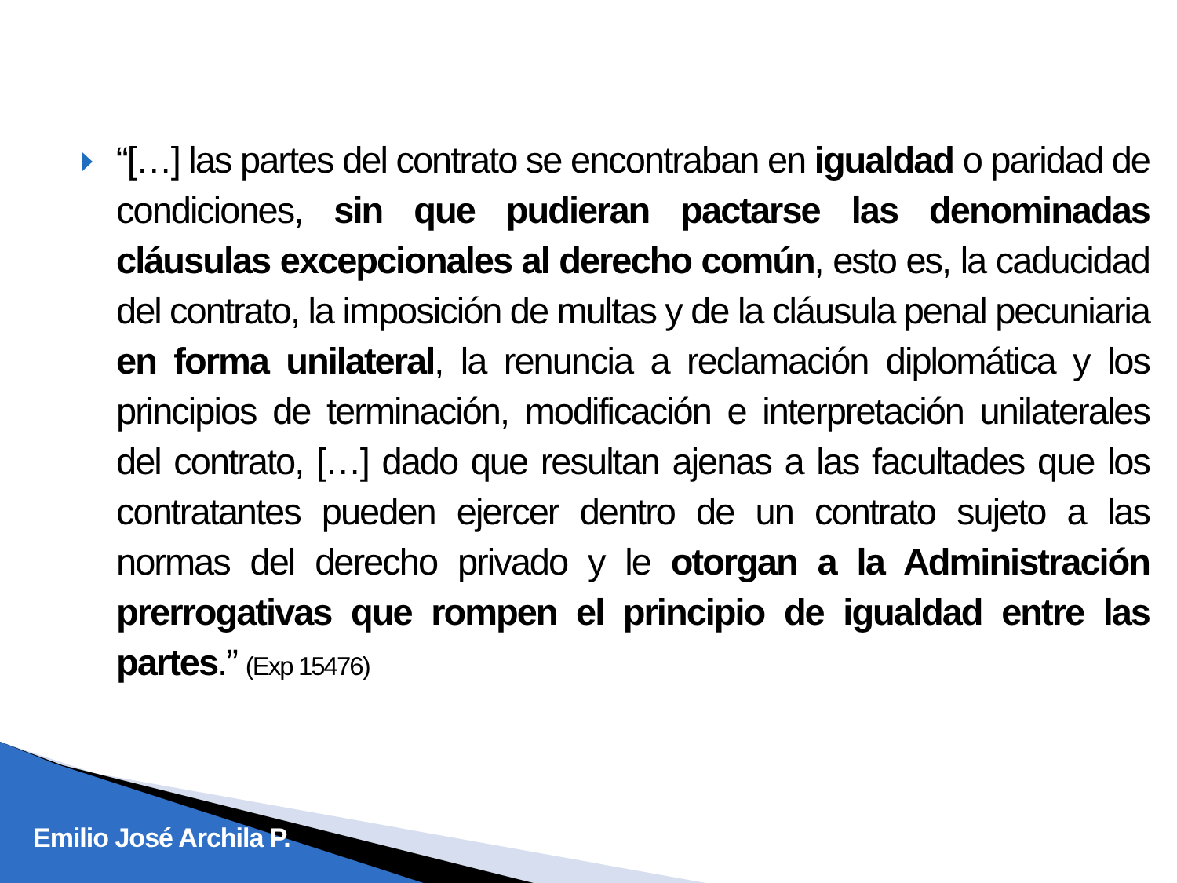“[…] las partes del contrato se encontraban en igualdad o paridad de condiciones, sin que pudieran pactarse las denominadas cláusulas excepcionales al derecho común, esto es, la caducidad del contrato, la imposición de multas y de la cláusula penal pecuniaria en forma unilateral, la renuncia a reclamación diplomática y los principios de terminación, modificación e interpretación unilaterales del contrato, […] dado que resultan ajenas a las facultades que los contratantes pueden ejercer dentro de un contrato sujeto a las normas del derecho privado y le otorgan a la Administración prerrogativas que rompen el principio de igualdad entre las partes.” (Exp 15476)
Emilio José Archila P.